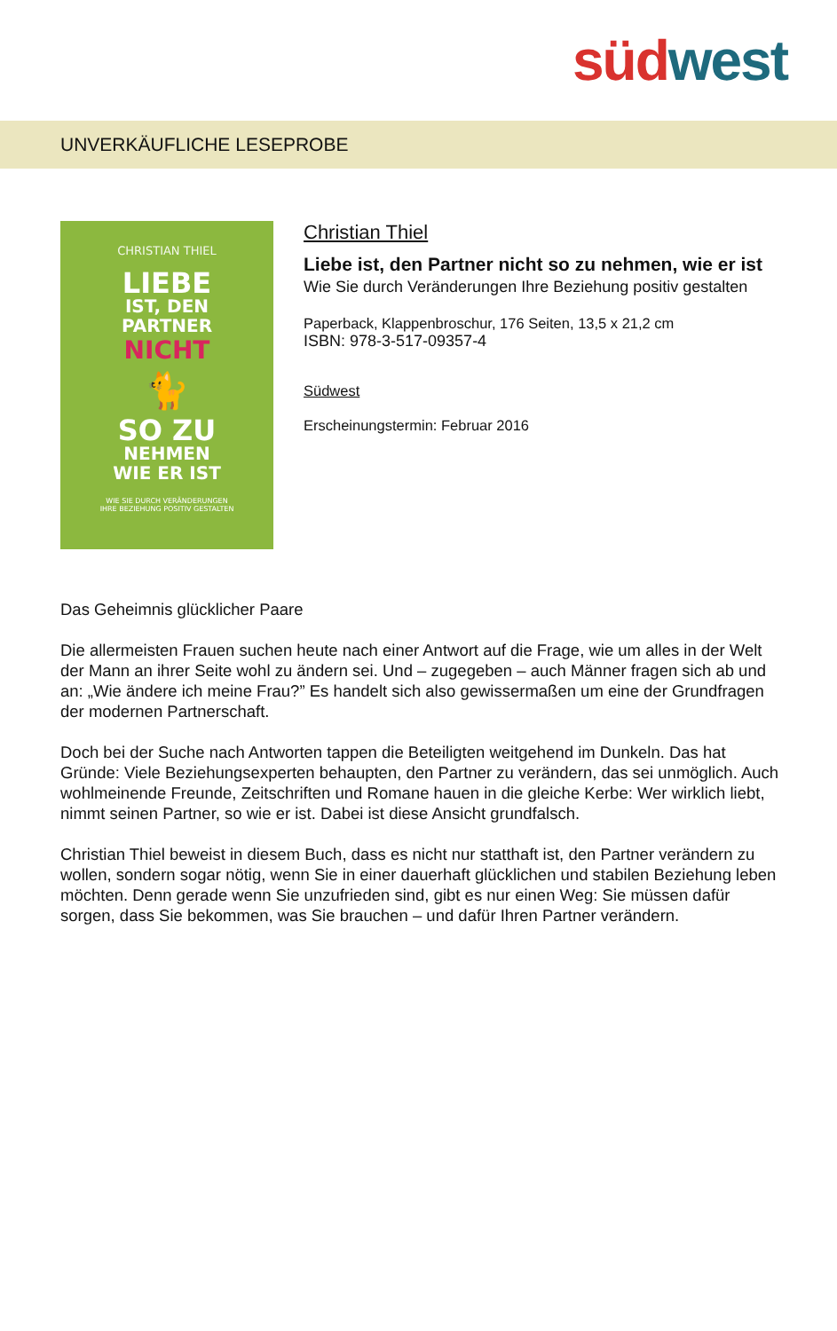süd west
UNVERKÄUFLICHE LESEPROBE
CHRISTIAN THIEL
LIEBE
IST, DEN
PARTNER
NICHT
🐈
SO ZU
NEHMEN
WIE ER IST
WIE SIE DURCH VERÄNDERUNGEN
IHRE BEZIEHUNG POSITIV GESTALTEN
Christian Thiel
Liebe ist, den Partner nicht so zu nehmen, wie er ist
Wie Sie durch Veränderungen Ihre Beziehung positiv gestalten
Paperback, Klappenbroschur, 176 Seiten, 13,5 x 21,2 cm
ISBN: 978-3-517-09357-4
Südwest
Erscheinungstermin: Februar 2016
Das Geheimnis glücklicher Paare
Die allermeisten Frauen suchen heute nach einer Antwort auf die Frage, wie um alles in der Welt der Mann an ihrer Seite wohl zu ändern sei. Und – zugegeben – auch Männer fragen sich ab und an: „Wie ändere ich meine Frau?” Es handelt sich also gewissermaßen um eine der Grundfragen der modernen Partnerschaft.
Doch bei der Suche nach Antworten tappen die Beteiligten weitgehend im Dunkeln. Das hat Gründe: Viele Beziehungsexperten behaupten, den Partner zu verändern, das sei unmöglich. Auch wohlmeinende Freunde, Zeitschriften und Romane hauen in die gleiche Kerbe: Wer wirklich liebt, nimmt seinen Partner, so wie er ist. Dabei ist diese Ansicht grundfalsch.
Christian Thiel beweist in diesem Buch, dass es nicht nur statthaft ist, den Partner verändern zu wollen, sondern sogar nötig, wenn Sie in einer dauerhaft glücklichen und stabilen Beziehung leben möchten. Denn gerade wenn Sie unzufrieden sind, gibt es nur einen Weg: Sie müssen dafür sorgen, dass Sie bekommen, was Sie brauchen – und dafür Ihren Partner verändern.